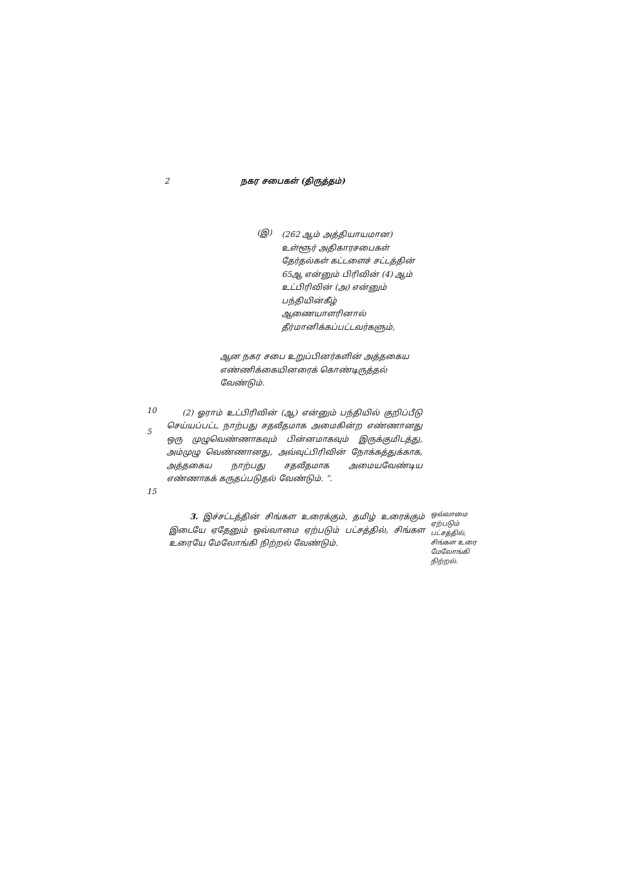2 நகர சபைகள் (திருத்தம்)
(இ)
(262 ஆம் அத்தியாயமான) உள்ளூர் அதிகாரசபைகள் தேர்தல்கள் கட்டளைச் சட்டத்தின் 65ஆ என்னும் பிரிவின் (4) ஆம் உட்பிரிவின் (அ) என்னும் பந்தியின்கீழ் ஆணையாளரினால் தீர்மானிக்கப்பட்டவர்களும்,
ஆன நகர சபை உறுப்பினர்களின் அத்தகைய எண்ணிக்கையினரைக் கொண்டிருத்தல் வேண்டும்.
10
(2) ஓராம் உட்பிரிவின் (ஆ) என்னும் பந்தியில் குறிப்பீடு செய்யப்பட்ட நாற்பது சதவீதமாக அமைகின்ற எண்ணானது ஒரு முழுவெண்ணாகவும் பின்னமாகவும் இருக்குமிடத்து, அம்முழு வெண்ணானது, அவ்வுட்பிரிவின் நோக்கத்துக்காக, அத்தகைய நாற்பது சதவீதமாக அமையவேண்டிய எண்ணாகக் கருதப்படுதல் வேண்டும். ”.
15
3. இச்சட்டத்தின் சிங்கள உரைக்கும், தமிழ் உரைக்கும் இடையே ஏதேனும் ஒவ்வாமை ஏற்படும் பட்சத்தில், சிங்கள உரையே மேலோங்கி நிற்றல் வேண்டும்.
ஒவ்வாமை ஏற்படும் பட்சத்தில், சிங்கள உரை மேலோங்கி நிற்றல்.
5